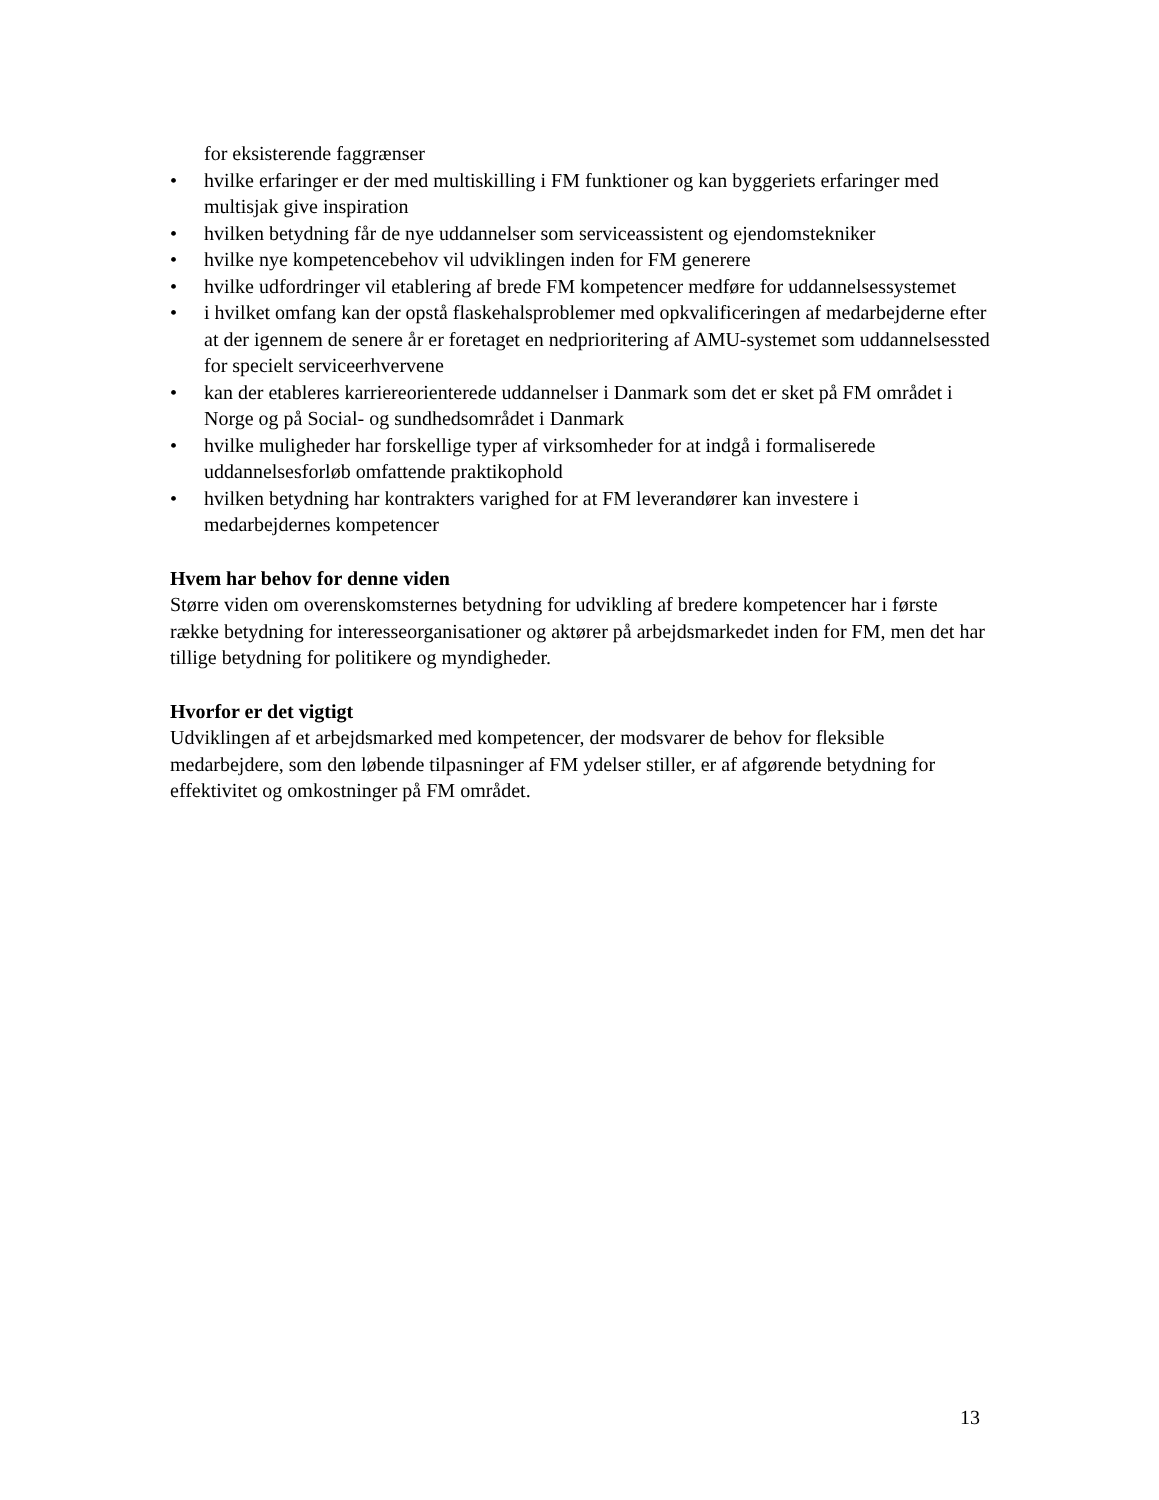for eksisterende faggrænser
• hvilke erfaringer er der med multiskilling i FM funktioner og kan byggeriets erfaringer med multisjak give inspiration
• hvilken betydning får de nye uddannelser som serviceassistent og ejendomstekniker
• hvilke nye kompetencebehov vil udviklingen inden for FM generere
• hvilke udfordringer vil etablering af brede FM kompetencer medføre for uddannelsessystemet
• i hvilket omfang kan der opstå flaskehalsproblemer med opkvalificeringen af medarbejderne efter at der igennem de senere år er foretaget en nedprioritering af AMU-systemet som uddannelsessted for specielt serviceerhvervene
• kan der etableres karriereorienterede uddannelser i Danmark som det er sket på FM området i Norge og på Social- og sundhedsområdet i Danmark
• hvilke muligheder har forskellige typer af virksomheder for at indgå i formaliserede uddannelsesforløb omfattende praktikophold
• hvilken betydning har kontrakters varighed for at FM leverandører kan investere i medarbejdernes kompetencer
Hvem har behov for denne viden
Større viden om overenskomsternes betydning for udvikling af bredere kompetencer har i første række betydning for interesseorganisationer og aktører på arbejdsmarkedet inden for FM, men det har tillige betydning for politikere og myndigheder.
Hvorfor er det vigtigt
Udviklingen af et arbejdsmarked med kompetencer, der modsvarer de behov for fleksible medarbejdere, som den løbende tilpasninger af FM ydelser stiller, er af afgørende betydning for effektivitet og omkostninger på FM området.
13